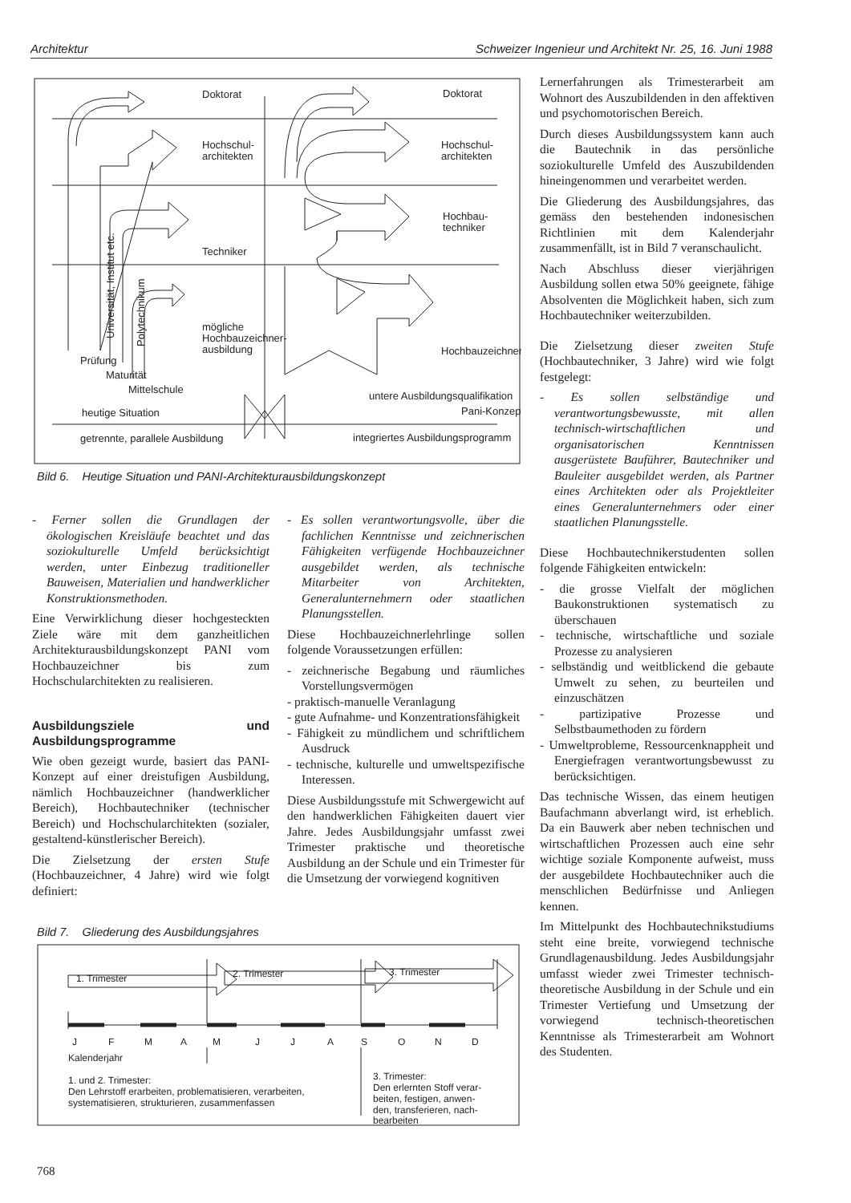Architektur Schweizer Ingenieur und Architekt Nr. 25, 16. Juni 1988
Doktorat
Doktorat
Hochschul-
architekten
Hochschul-
architekten
Hochbau-
techniker
Techniker
mögliche
Hochbauzeichner-
ausbildung
Hochbauzeichner
Universität, Institut etc.
Polytechnikum
Prüfung
Maturität
Mittelschule
untere Ausbildungsqualifikation
Pani-Konzept
heutige Situation
getrennte, parallele Ausbildung
integriertes Ausbildungsprogramm
Bild 6. Heutige Situation und PANI-Architekturausbildungskonzept
- Ferner sollen die Grundlagen der ökologischen Kreisläufe beachtet und das soziokulturelle Umfeld berücksichtigt werden, unter Einbezug traditioneller Bauweisen, Materialien und handwerklicher Konstruktionsmethoden.
Eine Verwirklichung dieser hochgesteckten Ziele wäre mit dem ganzheitlichen Architekturausbildungskonzept PANI vom Hochbauzeichner bis zum Hochschularchitekten zu realisieren.
Ausbildungsziele und Ausbildungsprogramme
Wie oben gezeigt wurde, basiert das PANI-Konzept auf einer dreistufigen Ausbildung, nämlich Hochbauzeichner (handwerklicher Bereich), Hochbautechniker (technischer Bereich) und Hochschularchitekten (sozialer, gestaltend-künstlerischer Bereich).
Die Zielsetzung der ersten Stufe (Hochbauzeichner, 4 Jahre) wird wie folgt definiert:
- Es sollen verantwortungsvolle, über die fachlichen Kenntnisse und zeichnerischen Fähigkeiten verfügende Hochbauzeichner ausgebildet werden, als technische Mitarbeiter von Architekten, Generalunternehmern oder staatlichen Planungsstellen.
Diese Hochbauzeichnerlehrlinge sollen folgende Voraussetzungen erfüllen:
- zeichnerische Begabung und räumliches Vorstellungsvermögen
- praktisch-manuelle Veranlagung
- gute Aufnahme- und Konzentrationsfähigkeit
- Fähigkeit zu mündlichem und schriftlichem Ausdruck
- technische, kulturelle und umweltspezifische Interessen.
Diese Ausbildungsstufe mit Schwergewicht auf den handwerklichen Fähigkeiten dauert vier Jahre. Jedes Ausbildungsjahr umfasst zwei Trimester praktische und theoretische Ausbildung an der Schule und ein Trimester für die Umsetzung der vorwiegend kognitiven
Bild 7. Gliederung des Ausbildungsjahres
1. Trimester
2. Trimester
3. Trimester
J
F
M
A
M
J
J
A
S
O
N
D
Kalenderjahr
1. und 2. Trimester:
Den Lehrstoff erarbeiten, problematisieren, verarbeiten,
systematisieren, strukturieren, zusammenfassen
3. Trimester:
Den erlernten Stoff verar-
beiten, festigen, anwen-
den, transferieren, nach-
bearbeiten
Lernerfahrungen als Trimesterarbeit am Wohnort des Auszubildenden in den affektiven und psychomotorischen Bereich.
Durch dieses Ausbildungssystem kann auch die Bautechnik in das persönliche soziokulturelle Umfeld des Auszubildenden hineingenommen und verarbeitet werden.
Die Gliederung des Ausbildungsjahres, das gemäss den bestehenden indonesischen Richtlinien mit dem Kalenderjahr zusammenfällt, ist in Bild 7 veranschaulicht.
Nach Abschluss dieser vierjährigen Ausbildung sollen etwa 50% geeignete, fähige Absolventen die Möglichkeit haben, sich zum Hochbautechniker weiterzubilden.
Die Zielsetzung dieser zweiten Stufe (Hochbautechniker, 3 Jahre) wird wie folgt festgelegt:
- Es sollen selbständige und verantwortungsbewusste, mit allen technisch-wirtschaftlichen und organisatorischen Kenntnissen ausgerüstete Bauführer, Bautechniker und Bauleiter ausgebildet werden, als Partner eines Architekten oder als Projektleiter eines Generalunternehmers oder einer staatlichen Planungsstelle.
Diese Hochbautechnikerstudenten sollen folgende Fähigkeiten entwickeln:
- die grosse Vielfalt der möglichen Baukonstruktionen systematisch zu überschauen
- technische, wirtschaftliche und soziale Prozesse zu analysieren
- selbständig und weitblickend die gebaute Umwelt zu sehen, zu beurteilen und einzuschätzen
- partizipative Prozesse und Selbstbaumethoden zu fördern
- Umweltprobleme, Ressourcenknappheit und Energiefragen verantwortungsbewusst zu berücksichtigen.
Das technische Wissen, das einem heutigen Baufachmann abverlangt wird, ist erheblich. Da ein Bauwerk aber neben technischen und wirtschaftlichen Prozessen auch eine sehr wichtige soziale Komponente aufweist, muss der ausgebildete Hochbautechniker auch die menschlichen Bedürfnisse und Anliegen kennen.
Im Mittelpunkt des Hochbautechnikstudiums steht eine breite, vorwiegend technische Grundlagenausbildung. Jedes Ausbildungsjahr umfasst wieder zwei Trimester technisch-theoretische Ausbildung in der Schule und ein Trimester Vertiefung und Umsetzung der vorwiegend technisch-theoretischen Kenntnisse als Trimesterarbeit am Wohnort des Studenten.
768